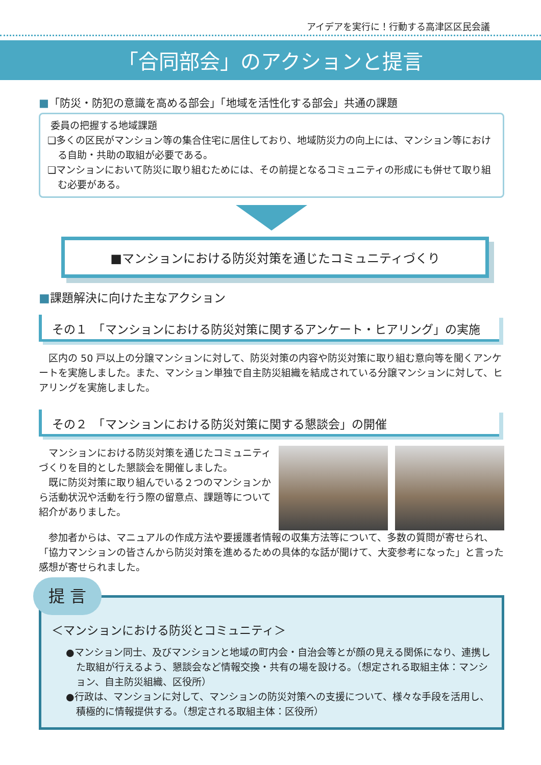アイデアを実行に！行動する高津区区民会議
「合同部会」のアクションと提言
■「防災・防犯の意識を高める部会」「地域を活性化する部会」共通の課題
委員の把握する地域課題
❏多くの区民がマンション等の集合住宅に居住しており、地域防災力の向上には、マンション等における自助・共助の取組が必要である。
❏マンションにおいて防災に取り組むためには、その前提となるコミュニティの形成にも併せて取り組む必要がある。
■マンションにおける防災対策を通じたコミュニティづくり
■課題解決に向けた主なアクション
その１　「マンションにおける防災対策に関するアンケート・ヒアリング」の実施
　区内の 50 戸以上の分譲マンションに対して、防災対策の内容や防災対策に取り組む意向等を聞くアンケートを実施しました。また、マンション単独で自主防災組織を結成されている分譲マンションに対して、ヒアリングを実施しました。
その２　「マンションにおける防災対策に関する懇談会」の開催
　マンションにおける防災対策を通じたコミュニティづくりを目的とした懇談会を開催しました。
　既に防災対策に取り組んでいる２つのマンションから活動状況や活動を行う際の留意点、課題等について紹介がありました。
　参加者からは、マニュアルの作成方法や要援護者情報の収集方法等について、多数の質問が寄せられ、「協力マンションの皆さんから防災対策を進めるための具体的な話が聞けて、大変参考になった」と言った感想が寄せられました。
提 言
＜マンションにおける防災とコミュニティ＞
●マンション同士、及びマンションと地域の町内会・自治会等とが顔の見える関係になり、連携した取組が行えるよう、懇談会など情報交換・共有の場を設ける。（想定される取組主体：マンション、自主防災組織、区役所）
●行政は、マンションに対して、マンションの防災対策への支援について、様々な手段を活用し、積極的に情報提供する。（想定される取組主体：区役所）